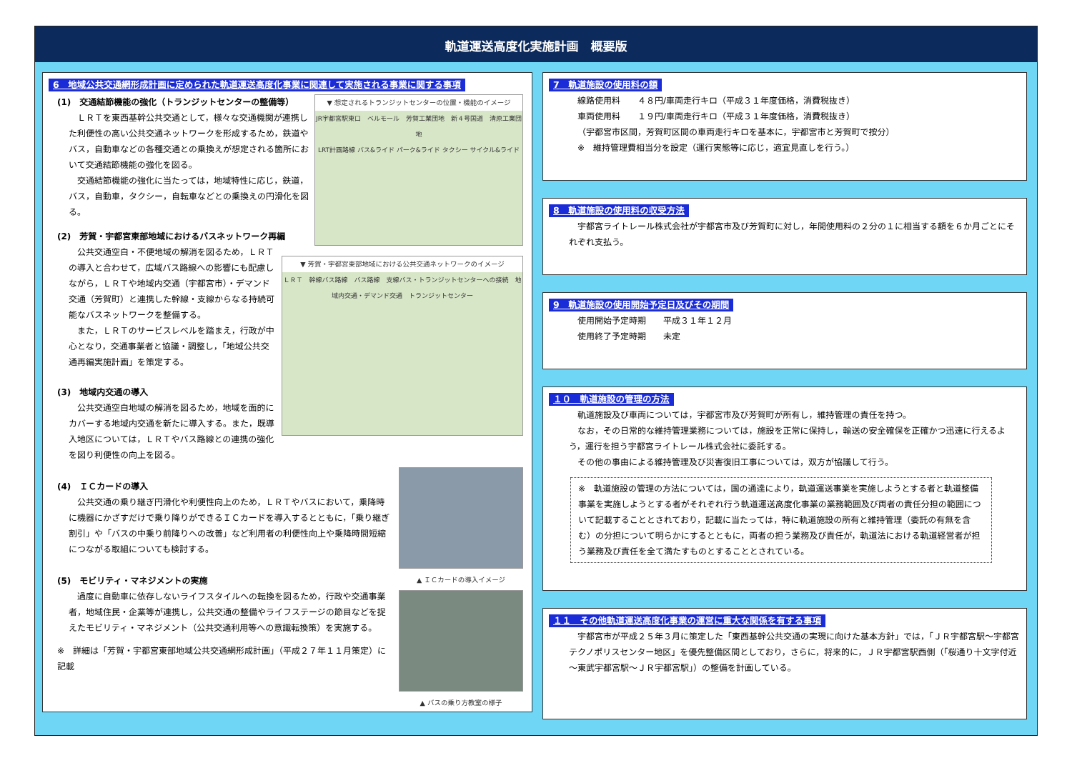軌道運送高度化実施計画　概要版
6　地域公共交通網形成計画に定められた軌道運送高度化事業に関連して実施される事業に関する事項
▼ 想定されるトランジットセンターの位置・機能のイメージ
JR宇都宮駅東口　ベルモール　芳賀工業団地　新４号国道　清原工業団地
LRT計画路線 バス&ライド パーク&ライド タクシー サイクル&ライド
(1)　交通結節機能の強化（トランジットセンターの整備等）
ＬＲＴを東西基幹公共交通として，様々な交通機関が連携した利便性の高い公共交通ネットワークを形成するため，鉄道やバス，自動車などの各種交通との乗換えが想定される箇所において交通結節機能の強化を図る。
交通結節機能の強化に当たっては，地域特性に応じ，鉄道，バス，自動車，タクシー，自転車などとの乗換えの円滑化を図る。
▼ 芳賀・宇都宮東部地域における公共交通ネットワークのイメージ
ＬＲＴ　幹線バス路線　バス路線　支線バス・トランジットセンターへの接続　地域内交通・デマンド交通　トランジットセンター
(2)　芳賀・宇都宮東部地域におけるバスネットワーク再編
公共交通空白・不便地域の解消を図るため，ＬＲＴの導入と合わせて，広域バス路線への影響にも配慮しながら，ＬＲＴや地域内交通（宇都宮市）・デマンド交通（芳賀町）と連携した幹線・支線からなる持続可能なバスネットワークを整備する。
また，ＬＲＴのサービスレベルを踏まえ，行政が中心となり，交通事業者と協議・調整し，「地域公共交通再編実施計画」を策定する。
(3)　地域内交通の導入
公共交通空白地域の解消を図るため，地域を面的にカバーする地域内交通を新たに導入する。また，既導入地区については，ＬＲＴやバス路線との連携の強化を図り利便性の向上を図る。
▲ ＩＣカードの導入イメージ
(4)　ＩＣカードの導入
公共交通の乗り継ぎ円滑化や利便性向上のため，ＬＲＴやバスにおいて，乗降時に機器にかざすだけで乗り降りができるＩＣカードを導入するとともに，「乗り継ぎ割引」や「バスの中乗り前降りへの改善」など利用者の利便性向上や乗降時間短縮につながる取組についても検討する。
▲ バスの乗り方教室の様子
(5)　モビリティ・マネジメントの実施
過度に自動車に依存しないライフスタイルへの転換を図るため，行政や交通事業者，地域住民・企業等が連携し，公共交通の整備やライフステージの節目などを捉えたモビリティ・マネジメント（公共交通利用等への意識転換策）を実施する。
※　詳細は「芳賀・宇都宮東部地域公共交通網形成計画」（平成２７年１１月策定）に記載
7　軌道施設の使用料の額
線路使用料　　４８円/車両走行キロ（平成３１年度価格，消費税抜き）
車両使用料　　１９円/車両走行キロ（平成３１年度価格，消費税抜き）
（宇都宮市区間，芳賀町区間の車両走行キロを基本に，宇都宮市と芳賀町で按分）
※　維持管理費相当分を設定（運行実態等に応じ，適宜見直しを行う。）
8　軌道施設の使用料の収受方法
宇都宮ライトレール株式会社が宇都宮市及び芳賀町に対し，年間使用料の２分の１に相当する額を６か月ごとにそれぞれ支払う。
9　軌道施設の使用開始予定日及びその期間
使用開始予定時期　　平成３１年１２月
使用終了予定時期　　未定
１０　軌道施設の管理の方法
軌道施設及び車両については，宇都宮市及び芳賀町が所有し，維持管理の責任を持つ。
なお，その日常的な維持管理業務については，施設を正常に保持し，輸送の安全確保を正確かつ迅速に行えるよう，運行を担う宇都宮ライトレール株式会社に委託する。
その他の事由による維持管理及び災害復旧工事については，双方が協議して行う。
※　軌道施設の管理の方法については，国の通達により，軌道運送事業を実施しようとする者と軌道整備事業を実施しようとする者がそれぞれ行う軌道運送高度化事業の業務範囲及び両者の責任分担の範囲について記載することとされており，記載に当たっては，特に軌道施設の所有と維持管理（委託の有無を含む）の分担について明らかにするとともに，両者の担う業務及び責任が，軌道法における軌道経営者が担う業務及び責任を全て満たすものとすることとされている。
１１　その他軌道運送高度化事業の運営に重大な関係を有する事項
宇都宮市が平成２５年３月に策定した「東西基幹公共交通の実現に向けた基本方針」では，「ＪＲ宇都宮駅～宇都宮テクノポリスセンター地区」を優先整備区間としており，さらに，将来的に，ＪＲ宇都宮駅西側（「桜通り十文字付近～東武宇都宮駅～ＪＲ宇都宮駅」）の整備を計画している。